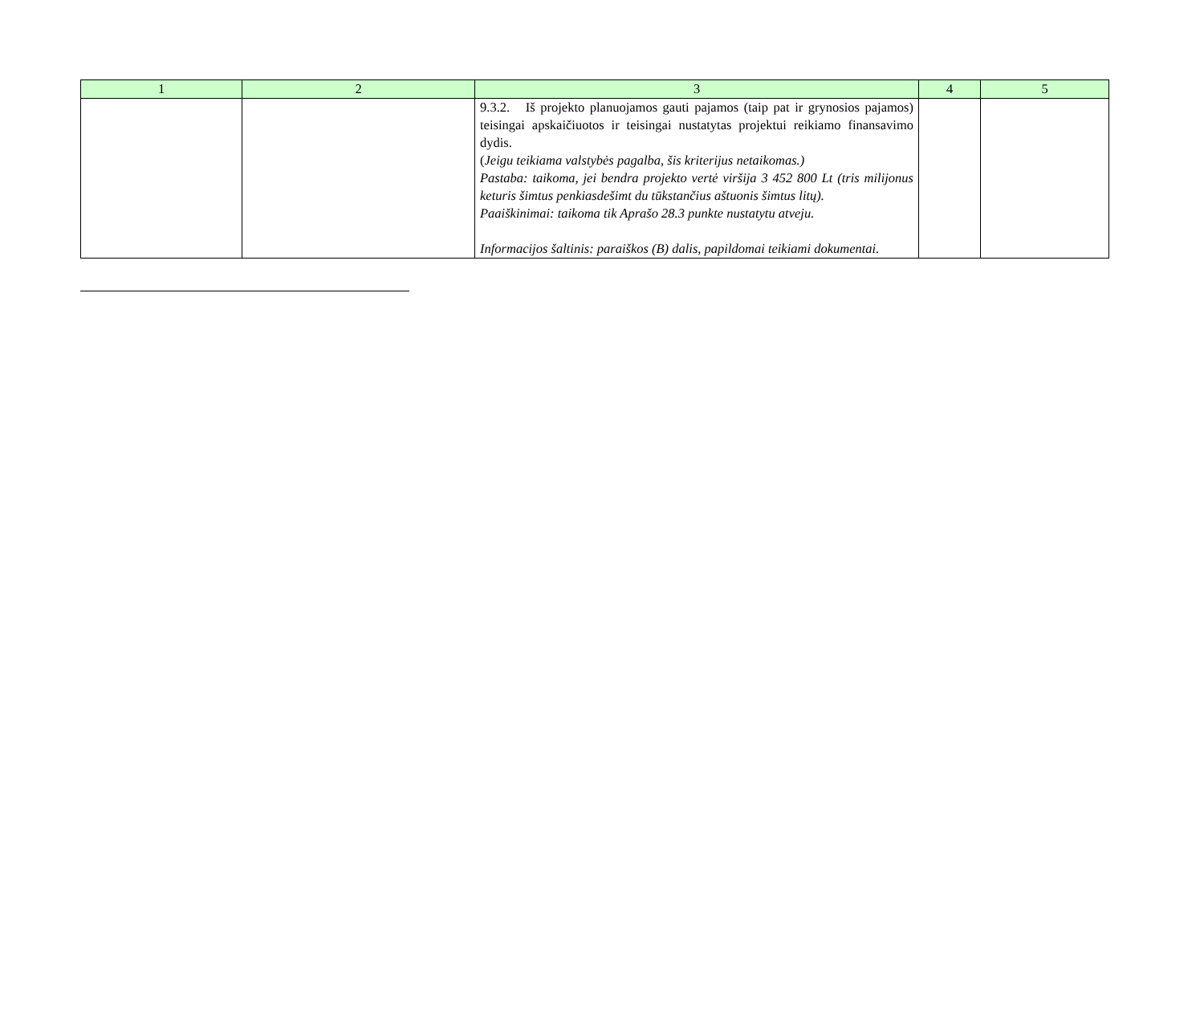| 1 | 2 | 3 | 4 | 5 |
| --- | --- | --- | --- | --- |
| | | 9.3.2. Iš projekto planuojamos gauti pajamos (taip pat ir grynosios pajamos) teisingai apskaičiuotos ir teisingai nustatytas projektui reikiamo finansavimo dydis. ( Jeigu teikiama valstybės pagalba, šis kriterijus netaikomas.) Pastaba: taikoma, jei bendra projekto vertė viršija 3 452 800 Lt (tris milijonus keturis šimtus penkiasdešimt du tūkstančius aštuonis šimtus litų). Paaiškinimai: taikoma tik Aprašo 28.3 punkte nustatytu atveju. Informacijos šaltinis: paraiškos (B) dalis, papildomai teikiami dokumentai. | | |